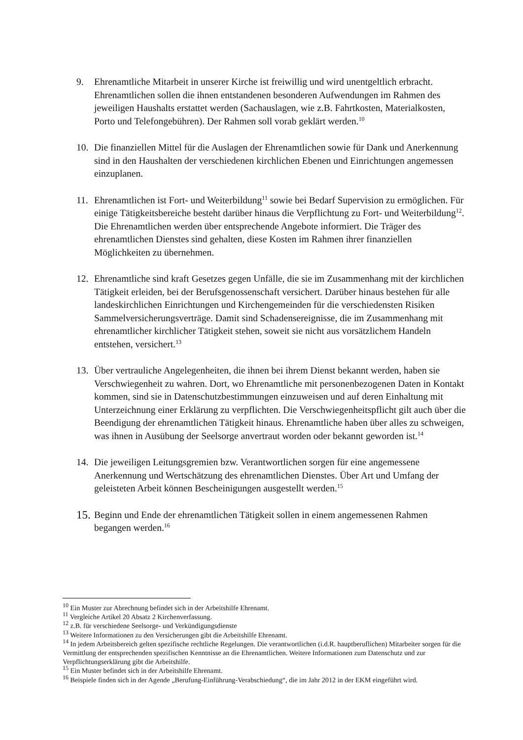9. Ehrenamtliche Mitarbeit in unserer Kirche ist freiwillig und wird unentgeltlich erbracht. Ehrenamtlichen sollen die ihnen entstandenen besonderen Aufwendungen im Rahmen des jeweiligen Haushalts erstattet werden (Sachauslagen, wie z.B. Fahrtkosten, Materialkosten, Porto und Telefongebühren). Der Rahmen soll vorab geklärt werden.<sup>10</sup>
10. Die finanziellen Mittel für die Auslagen der Ehrenamtlichen sowie für Dank und Anerkennung sind in den Haushalten der verschiedenen kirchlichen Ebenen und Einrichtungen angemessen einzuplanen.
11. Ehrenamtlichen ist Fort- und Weiterbildung<sup>11</sup> sowie bei Bedarf Supervision zu ermöglichen. Für einige Tätigkeitsbereiche besteht darüber hinaus die Verpflichtung zu Fort- und Weiterbildung<sup>12</sup>. Die Ehrenamtlichen werden über entsprechende Angebote informiert. Die Träger des ehrenamtlichen Dienstes sind gehalten, diese Kosten im Rahmen ihrer finanziellen Möglichkeiten zu übernehmen.
12. Ehrenamtliche sind kraft Gesetzes gegen Unfälle, die sie im Zusammenhang mit der kirchlichen Tätigkeit erleiden, bei der Berufsgenossenschaft versichert. Darüber hinaus bestehen für alle landeskirchlichen Einrichtungen und Kirchengemeinden für die verschiedensten Risiken Sammelversicherungsverträge. Damit sind Schadensereignisse, die im Zusammenhang mit ehrenamtlicher kirchlicher Tätigkeit stehen, soweit sie nicht aus vorsätzlichem Handeln entstehen, versichert.<sup>13</sup>
13. Über vertrauliche Angelegenheiten, die ihnen bei ihrem Dienst bekannt werden, haben sie Verschwiegenheit zu wahren. Dort, wo Ehrenamtliche mit personenbezogenen Daten in Kontakt kommen, sind sie in Datenschutzbestimmungen einzuweisen und auf deren Einhaltung mit Unterzeichnung einer Erklärung zu verpflichten. Die Verschwiegenheitspflicht gilt auch über die Beendigung der ehrenamtlichen Tätigkeit hinaus. Ehrenamtliche haben über alles zu schweigen, was ihnen in Ausübung der Seelsorge anvertraut worden oder bekannt geworden ist.<sup>14</sup>
14. Die jeweiligen Leitungsgremien bzw. Verantwortlichen sorgen für eine angemessene Anerkennung und Wertschätzung des ehrenamtlichen Dienstes. Über Art und Umfang der geleisteten Arbeit können Bescheinigungen ausgestellt werden.<sup>15</sup>
15.
Beginn und Ende der ehrenamtlichen Tätigkeit sollen in einem angemessenen Rahmen begangen werden.<sup>16</sup>
<sup>10</sup> Ein Muster zur Abrechnung befindet sich in der Arbeitshilfe Ehrenamt.
<sup>11</sup> Vergleiche Artikel 20 Absatz 2 Kirchenverfassung.
<sup>12</sup> z.B. für verschiedene Seelsorge- und Verkündigungsdienste
<sup>13</sup> Weitere Informationen zu den Versicherungen gibt die Arbeitshilfe Ehrenamt.
<sup>14</sup> In jedem Arbeitsbereich gelten spezifische rechtliche Regelungen. Die verantwortlichen (i.d.R. hauptberuflichen) Mitarbeiter sorgen für die Vermittlung der entsprechenden spezifischen Kenntnisse an die Ehrenamtlichen. Weitere Informationen zum Datenschutz und zur Verpflichtungserklärung gibt die Arbeitshilfe.
<sup>15</sup> Ein Muster befindet sich in der Arbeitshilfe Ehrenamt.
<sup>16</sup> Beispiele finden sich in der Agende „Berufung-Einführung-Verabschiedung“, die im Jahr 2012 in der EKM eingeführt wird.